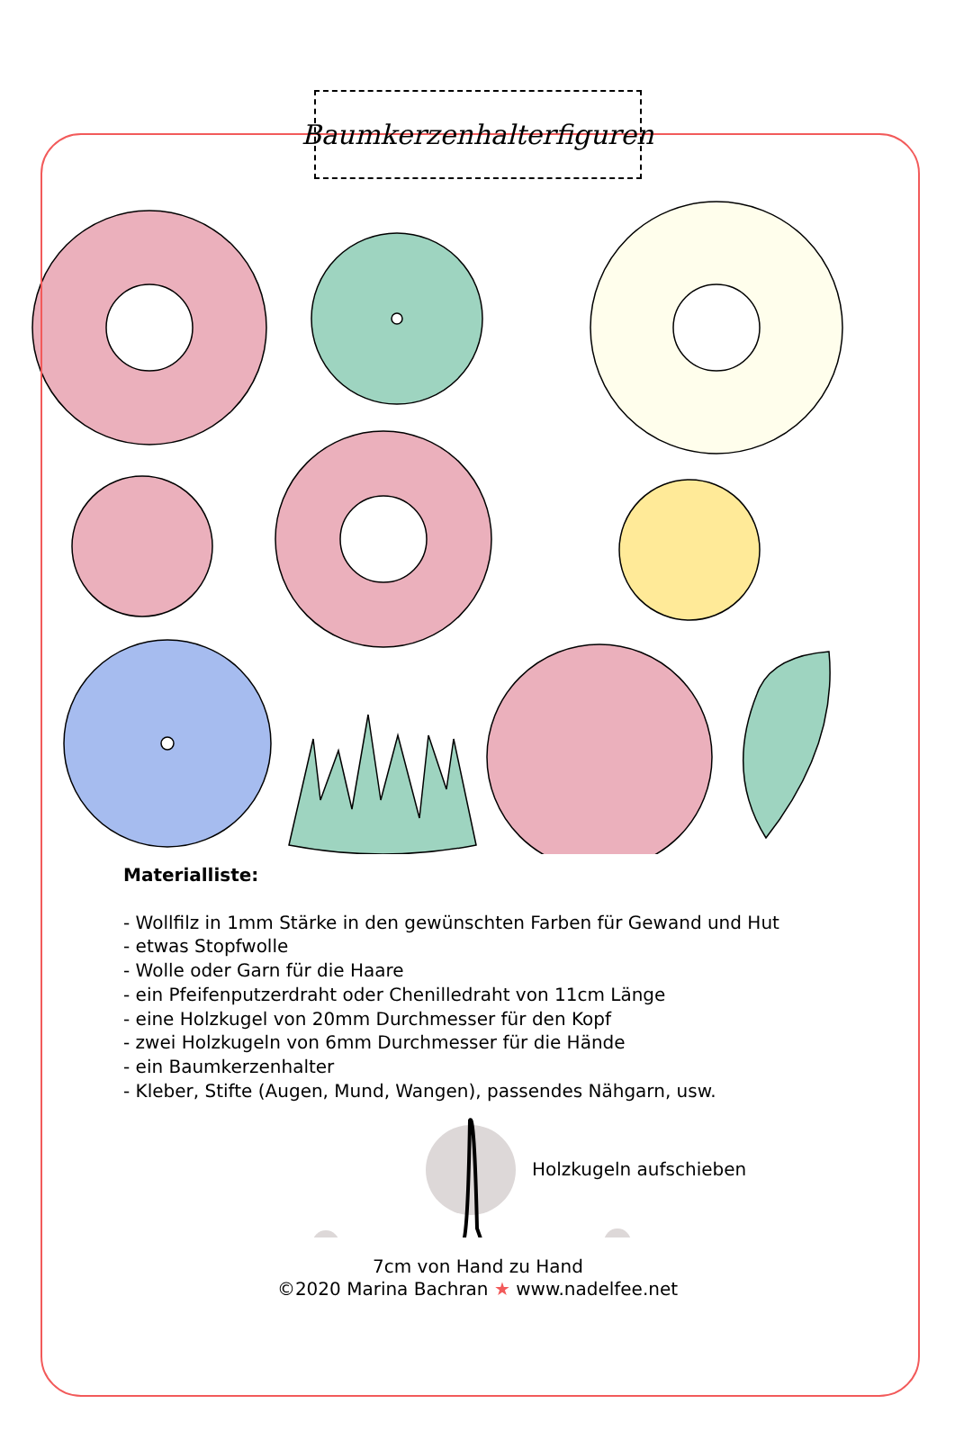Baumkerzenhalterfiguren
Materialliste:
- Wollfilz in 1mm Stärke in den gewünschten Farben für Gewand und Hut
- etwas Stopfwolle
- Wolle oder Garn für die Haare
- ein Pfeifenputzerdraht oder Chenilledraht von 11cm Länge
- eine Holzkugel von 20mm Durchmesser für den Kopf
- zwei Holzkugeln von 6mm Durchmesser für die Hände
- ein Baumkerzenhalter
- Kleber, Stifte (Augen, Mund, Wangen), passendes Nähgarn, usw.
Holzkugeln aufschieben
7cm von Hand zu Hand
©2020 Marina Bachran ★ www.nadelfee.net